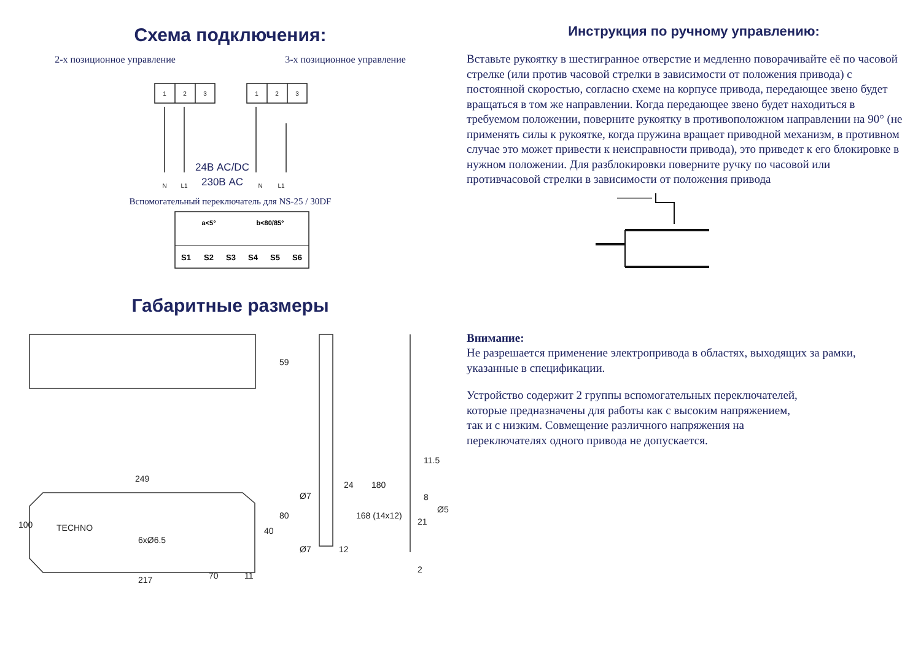Схема подключения:
2-х позиционное управление 3-х позиционное управление
1
2
3
1
2
3
N
L1
N
L1
24В AC/DC
230В AC
Вспомогательный переключатель для NS-25 / 30DF
S1
S2
S3
S4
S5
S6
a<5°
b<80/85°
Габаритные размеры
59
249
100
6xØ6.5
70
217
11
80
40
Ø7
24
168 (14x12)
180
11.5
8
21
Ø5
2
Ø7
12
TECHNO
Инструкция по ручному управлению:
Вставьте рукоятку в шестигранное отверстие и медленно поворачивайте её по часовой стрелке (или против часовой стрелки в зависимости от положения привода) с постоянной скоростью, согласно схеме на корпусе привода, передающее звено будет вращаться в том же направлении. Когда передающее звено будет находиться в требуемом положении, поверните рукоятку в противоположном направлении на 90° (не применять силы к рукоятке, когда пружина вращает приводной механизм, в противном случае это может привести к неисправности привода), это приведет к его блокировке в нужном положении. Для разблокировки поверните ручку по часовой или противчасовой стрелки в зависимости от положения привода
Внимание:
Не разрешается применение электропривода в областях, выходящих за рамки, указанные в спецификации.
Устройство содержит 2 группы вспомогательных переключателей,
которые предназначены для работы как с высоким напряжением,
так и с низким. Совмещение различного напряжения на
переключателях одного привода не допускается.